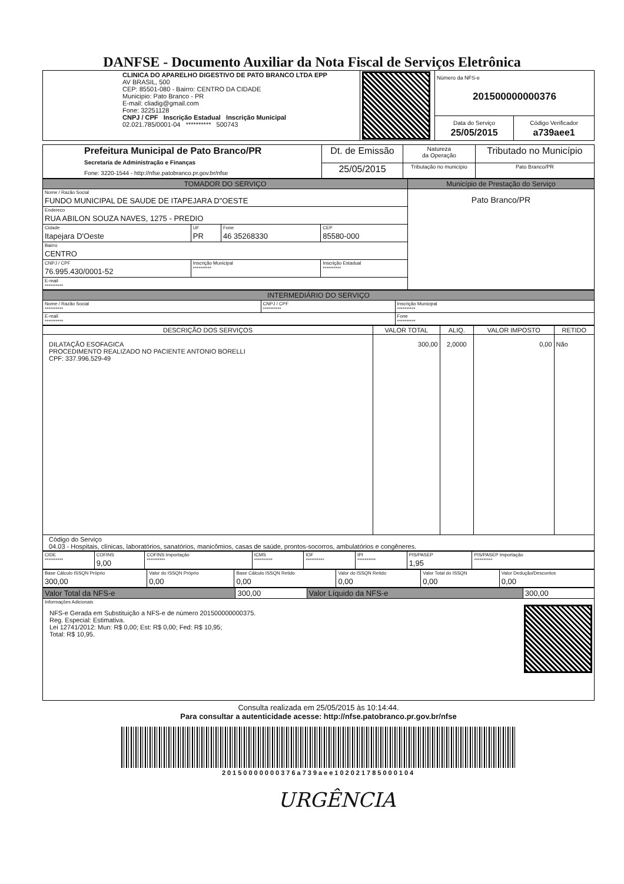DANFSE - Documento Auxiliar da Nota Fiscal de Serviços Eletrônica
| CLINICA DO APARELHO DIGESTIVO DE PATO BRANCO LTDA EPP AV BRASIL, 500 CEP: 85501-080 - Bairro: CENTRO DA CIDADE Municipio: Pato Branco - PR E-mail: cliadig@gmail.com Fone: 32251128 CNPJ / CPF Inscrição Estadual Inscrição Municipal 02.021.785/0001-04 ********** 500743 | | Número da NFS-e 201500000000376 | |
| | | Data do Serviço 25/05/2015 | Código Verificador a739aee1 |
| Prefeitura Municipal de Pato Branco/PR Secretaria de Administração e Finanças Fone: 3220-1544 - http://nfse.patobranco.pr.gov.br/nfse | Dt. de Emissão | Natureza da Operação | Tributado no Município |
| | 25/05/2015 | Tributação no município | Pato Branco/PR |
| TOMADOR DO SERVIÇO | | | | Município de Prestação do Serviço |
| --- | --- | --- | --- | --- |
| Nome / Razão Social FUNDO MUNICIPAL DE SAUDE DE ITAPEJARA D"OESTE | | | | Pato Branco/PR |
| Endereco RUA ABILON SOUZA NAVES, 1275 - PREDIO | | | | |
| Cidade Itapejara D'Oeste | UF PR | Fone 46 35268330 | CEP 85580-000 | |
| Bairro CENTRO | | | | |
| CNPJ / CPF 76.995.430/0001-52 | Inscrição Municipal ********** | | Inscrição Estadual ********** | |
| E-mail ********** | | | | |
| INTERMEDIÁRIO DO SERVIÇO | | |
| --- | --- | --- |
| Nome / Razão Social ********** | CNPJ / CPF ********** | Inscrição Municipal ********** |
| E-mail ********** | | Fone ********** |
| DESCRIÇÃO DOS SERVIÇOS | VALOR TOTAL | ALIQ. | VALOR IMPOSTO | RETIDO |
| --- | --- | --- | --- | --- |
| DILATAÇÃO ESOFAGICA PROCEDIMENTO REALIZADO NO PACIENTE ANTONIO BORELLI CPF: 337.996.529-49 | 300,00 | 2,0000 | 0,00 | Não |
| Código do Serviço 04.03 - Hospitais, clínicas, laboratórios, sanatórios, manicômios, casas de saúde, prontos-socorros, ambulatórios e congêneres. | | | | |
| CIDE ********** | COFINS 9,00 | COFINS Importação ********** | ICMS ********** | IOF ********** | IPI ********** | PIS/PASEP 1,95 | PIS/PASEP Importação ********** |
| Base Cálculo ISSQN Próprio 300,00 | Valor do ISSQN Próprio 0,00 | Base Cálculo ISSQN Retido 0,00 | Valor do ISSQN Retido 0,00 | Valor Total do ISSQN 0,00 | Valor Dedução/Descontos 0,00 |
| Valor Total da NFS-e | 300,00 | Valor Líquido da NFS-e | 300,00 |
| Informações Adicionais NFS-e Gerada em Substituição a NFS-e de número 201500000000375. Reg. Especial: Estimativa. Lei 12741/2012: Mun: R$ 0,00; Est: R$ 0,00; Fed: R$ 10,95; Total: R$ 10,95. | | | |
Consulta realizada em 25/05/2015 às 10:14:44.
Para consultar a autenticidade acesse: http://nfse.patobranco.pr.gov.br/nfse
20150000000376a739aee102021785000104
URGÊNCIA